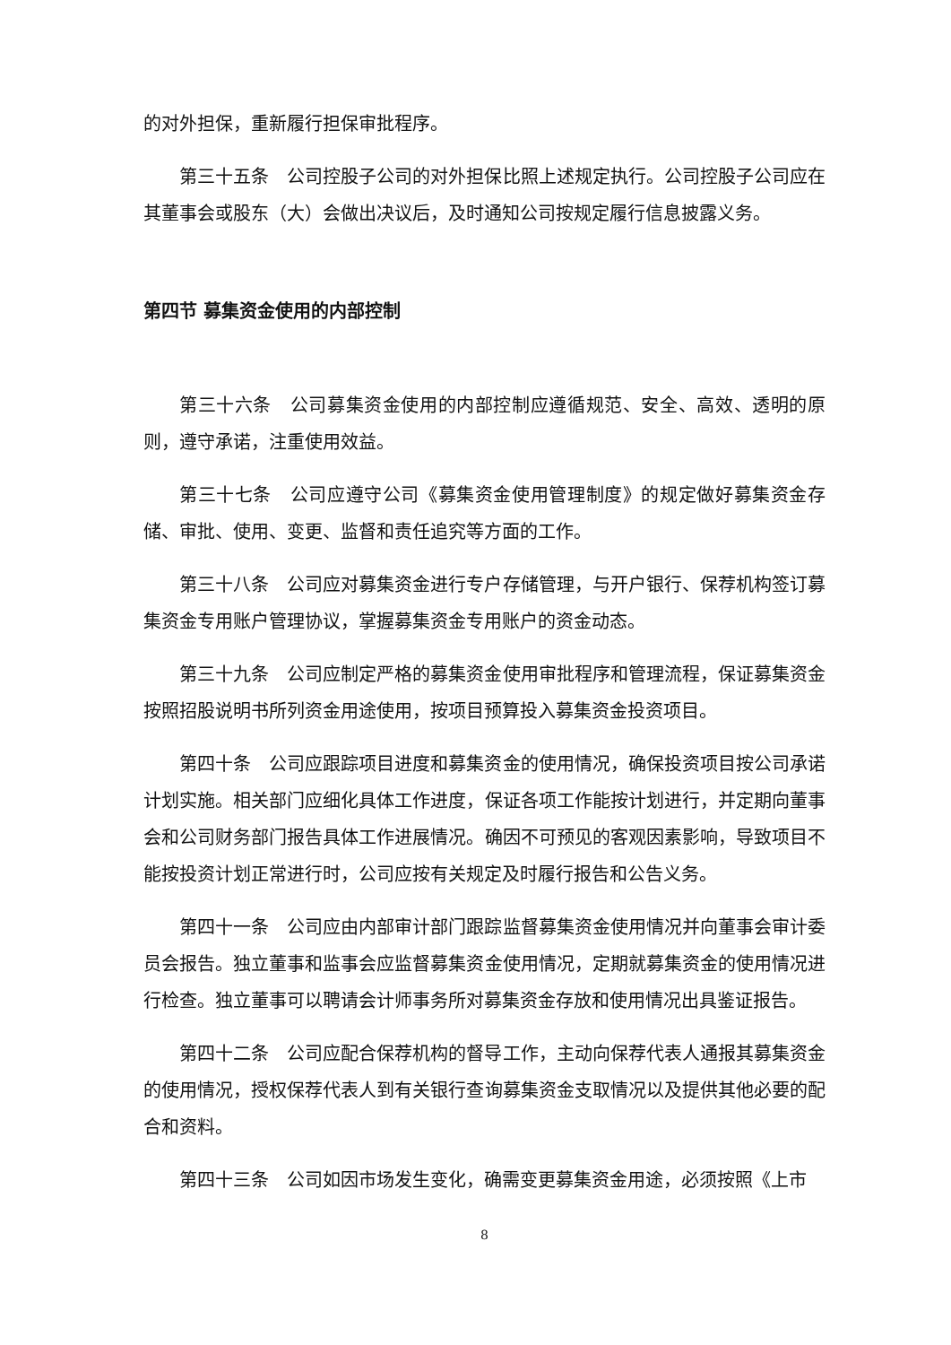的对外担保，重新履行担保审批程序。
第三十五条　公司控股子公司的对外担保比照上述规定执行。公司控股子公司应在其董事会或股东（大）会做出决议后，及时通知公司按规定履行信息披露义务。
第四节 募集资金使用的内部控制
第三十六条　公司募集资金使用的内部控制应遵循规范、安全、高效、透明的原则，遵守承诺，注重使用效益。
第三十七条　公司应遵守公司《募集资金使用管理制度》的规定做好募集资金存储、审批、使用、变更、监督和责任追究等方面的工作。
第三十八条　公司应对募集资金进行专户存储管理，与开户银行、保荐机构签订募集资金专用账户管理协议，掌握募集资金专用账户的资金动态。
第三十九条　公司应制定严格的募集资金使用审批程序和管理流程，保证募集资金按照招股说明书所列资金用途使用，按项目预算投入募集资金投资项目。
第四十条　公司应跟踪项目进度和募集资金的使用情况，确保投资项目按公司承诺计划实施。相关部门应细化具体工作进度，保证各项工作能按计划进行，并定期向董事会和公司财务部门报告具体工作进展情况。确因不可预见的客观因素影响，导致项目不能按投资计划正常进行时，公司应按有关规定及时履行报告和公告义务。
第四十一条　公司应由内部审计部门跟踪监督募集资金使用情况并向董事会审计委员会报告。独立董事和监事会应监督募集资金使用情况，定期就募集资金的使用情况进行检查。独立董事可以聘请会计师事务所对募集资金存放和使用情况出具鉴证报告。
第四十二条　公司应配合保荐机构的督导工作，主动向保荐代表人通报其募集资金的使用情况，授权保荐代表人到有关银行查询募集资金支取情况以及提供其他必要的配合和资料。
第四十三条　公司如因市场发生变化，确需变更募集资金用途，必须按照《上市
8